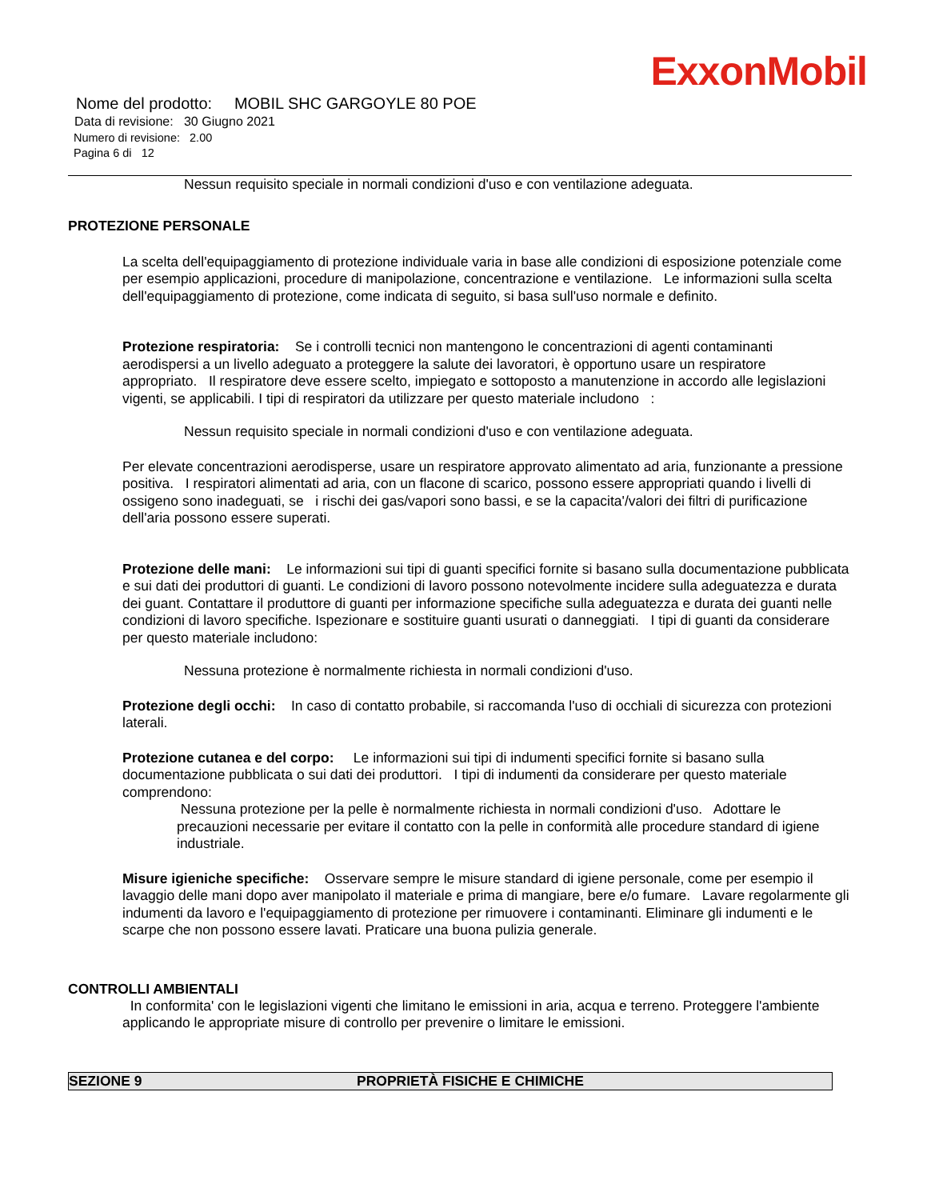ExxonMobil
Nome del prodotto: MOBIL SHC GARGOYLE 80 POE
Data di revisione: 30 Giugno 2021
Numero di revisione: 2.00
Pagina 6 di 12
Nessun requisito speciale in normali condizioni d'uso e con ventilazione adeguata.
PROTEZIONE PERSONALE
La scelta dell'equipaggiamento di protezione individuale varia in base alle condizioni di esposizione potenziale come per esempio applicazioni, procedure di manipolazione, concentrazione e ventilazione. Le informazioni sulla scelta dell'equipaggiamento di protezione, come indicata di seguito, si basa sull'uso normale e definito.
Protezione respiratoria: Se i controlli tecnici non mantengono le concentrazioni di agenti contaminanti aerodispersi a un livello adeguato a proteggere la salute dei lavoratori, è opportuno usare un respiratore appropriato. Il respiratore deve essere scelto, impiegato e sottoposto a manutenzione in accordo alle legislazioni vigenti, se applicabili. I tipi di respiratori da utilizzare per questo materiale includono :
Nessun requisito speciale in normali condizioni d'uso e con ventilazione adeguata.
Per elevate concentrazioni aerodisperse, usare un respiratore approvato alimentato ad aria, funzionante a pressione positiva. I respiratori alimentati ad aria, con un flacone di scarico, possono essere appropriati quando i livelli di ossigeno sono inadeguati, se i rischi dei gas/vapori sono bassi, e se la capacita'/valori dei filtri di purificazione dell'aria possono essere superati.
Protezione delle mani: Le informazioni sui tipi di guanti specifici fornite si basano sulla documentazione pubblicata e sui dati dei produttori di guanti. Le condizioni di lavoro possono notevolmente incidere sulla adeguatezza e durata dei guant. Contattare il produttore di guanti per informazione specifiche sulla adeguatezza e durata dei guanti nelle condizioni di lavoro specifiche. Ispezionare e sostituire guanti usurati o danneggiati. I tipi di guanti da considerare per questo materiale includono:
Nessuna protezione è normalmente richiesta in normali condizioni d'uso.
Protezione degli occhi: In caso di contatto probabile, si raccomanda l'uso di occhiali di sicurezza con protezioni laterali.
Protezione cutanea e del corpo: Le informazioni sui tipi di indumenti specifici fornite si basano sulla documentazione pubblicata o sui dati dei produttori. I tipi di indumenti da considerare per questo materiale comprendono:
Nessuna protezione per la pelle è normalmente richiesta in normali condizioni d'uso. Adottare le precauzioni necessarie per evitare il contatto con la pelle in conformità alle procedure standard di igiene industriale.
Misure igieniche specifiche: Osservare sempre le misure standard di igiene personale, come per esempio il lavaggio delle mani dopo aver manipolato il materiale e prima di mangiare, bere e/o fumare. Lavare regolarmente gli indumenti da lavoro e l'equipaggiamento di protezione per rimuovere i contaminanti. Eliminare gli indumenti e le scarpe che non possono essere lavati. Praticare una buona pulizia generale.
CONTROLLI AMBIENTALI
In conformita' con le legislazioni vigenti che limitano le emissioni in aria, acqua e terreno. Proteggere l'ambiente applicando le appropriate misure di controllo per prevenire o limitare le emissioni.
SEZIONE 9 PROPRIETÀ FISICHE E CHIMICHE